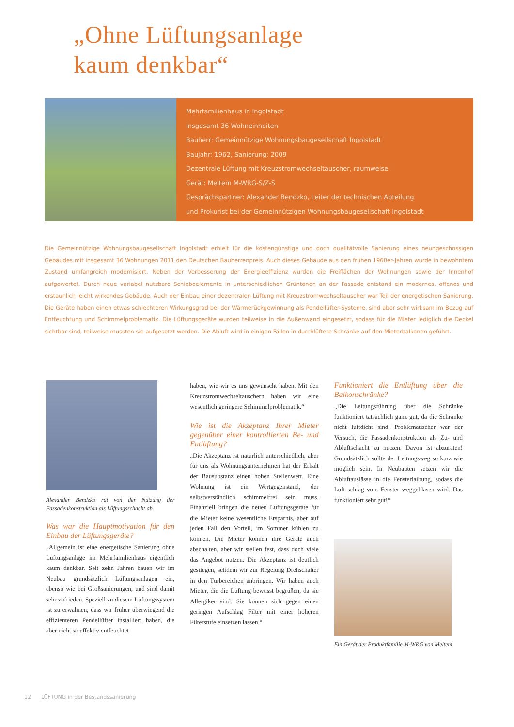„Ohne Lüftungsanlage
kaum denkbar“
Mehrfamilienhaus in Ingolstadt
Insgesamt 36 Wohneinheiten
Bauherr: Gemeinnützige Wohnungsbaugesellschaft Ingolstadt
Baujahr: 1962, Sanierung: 2009
Dezentrale Lüftung mit Kreuzstromwechseltauscher, raumweise
Gerät: Meltem M-WRG-S/Z-S
Gesprächspartner: Alexander Bendzko, Leiter der technischen Abteilung
und Prokurist bei der Gemeinnützigen Wohnungsbaugesellschaft Ingolstadt
Die Gemeinnützige Wohnungsbaugesellschaft Ingolstadt erhielt für die kostengünstige und doch qualitätvolle Sanierung eines neungeschossigen Gebäudes mit insgesamt 36 Wohnungen 2011 den Deutschen Bauherrenpreis. Auch dieses Gebäude aus den frühen 1960er-Jahren wurde in bewohntem Zustand umfangreich modernisiert. Neben der Verbesserung der Energieeffizienz wurden die Freiflächen der Wohnungen sowie der Innenhof aufgewertet. Durch neue variabel nutzbare Schiebeelemente in unterschiedlichen Grüntönen an der Fassade entstand ein modernes, offenes und erstaunlich leicht wirkendes Gebäude. Auch der Einbau einer dezentralen Lüftung mit Kreuzstromwechseltauscher war Teil der energetischen Sanierung. Die Geräte haben einen etwas schlechteren Wirkungsgrad bei der Wärmerückgewinnung als Pendellüfter-Systeme, sind aber sehr wirksam im Bezug auf Entfeuchtung und Schimmelproblematik. Die Lüftungsgeräte wurden teilweise in die Außenwand eingesetzt, sodass für die Mieter lediglich die Deckel sichtbar sind, teilweise mussten sie aufgesetzt werden. Die Abluft wird in einigen Fällen in durchlüftete Schränke auf den Mieterbalkonen geführt.
Alexander Bendzko rät von der Nutzung der Fassadenkonstruktion als Lüftungsschacht ab.
Was war die Hauptmotivation für den Einbau der Lüftungsgeräte?
„Allgemein ist eine energetische Sanierung ohne Lüftungsanlage im Mehrfamilienhaus eigentlich kaum denkbar. Seit zehn Jahren bauen wir im Neubau grundsätzlich Lüftungsanlagen ein, ebenso wie bei Großsanierungen, und sind damit sehr zufrieden. Speziell zu diesem Lüftungssystem ist zu erwähnen, dass wir früher überwiegend die effizienteren Pendellüfter installiert haben, die aber nicht so effektiv entfeuchtet
haben, wie wir es uns gewünscht haben. Mit den Kreuzstromwechseltauschern haben wir eine wesentlich geringere Schimmelproblematik.“
Wie ist die Akzeptanz Ihrer Mieter gegenüber einer kontrollierten Be- und Entlüftung?
„Die Akzeptanz ist natürlich unterschiedlich, aber für uns als Wohnungsunternehmen hat der Erhalt der Bausubstanz einen hohen Stellenwert. Eine Wohnung ist ein Wertgegenstand, der selbstverständlich schimmelfrei sein muss. Finanziell bringen die neuen Lüftungsgeräte für die Mieter keine wesentliche Ersparnis, aber auf jeden Fall den Vorteil, im Sommer kühlen zu können. Die Mieter können ihre Geräte auch abschalten, aber wir stellen fest, dass doch viele das Angebot nutzen. Die Akzeptanz ist deutlich gestiegen, seitdem wir zur Regelung Drehschalter in den Türbereichen anbringen. Wir haben auch Mieter, die die Lüftung bewusst begrüßen, da sie Allergiker sind. Sie können sich gegen einen geringen Aufschlag Filter mit einer höheren Filterstufe einsetzen lassen.“
Funktioniert die Entlüftung über die Balkonschränke?
„Die Leitungsführung über die Schränke funktioniert tatsächlich ganz gut, da die Schränke nicht luftdicht sind. Problematischer war der Versuch, die Fassadenkonstruktion als Zu- und Abluftschacht zu nutzen. Davon ist abzuraten! Grundsätzlich sollte der Leitungsweg so kurz wie möglich sein. In Neubauten setzen wir die Abluftauslässe in die Fensterlaibung, sodass die Luft schräg vom Fenster weggeblasen wird. Das funktioniert sehr gut!“
Ein Gerät der Produktfamilie M-WRG von Meltem
12 LÜFTUNG in der Bestandssanierung